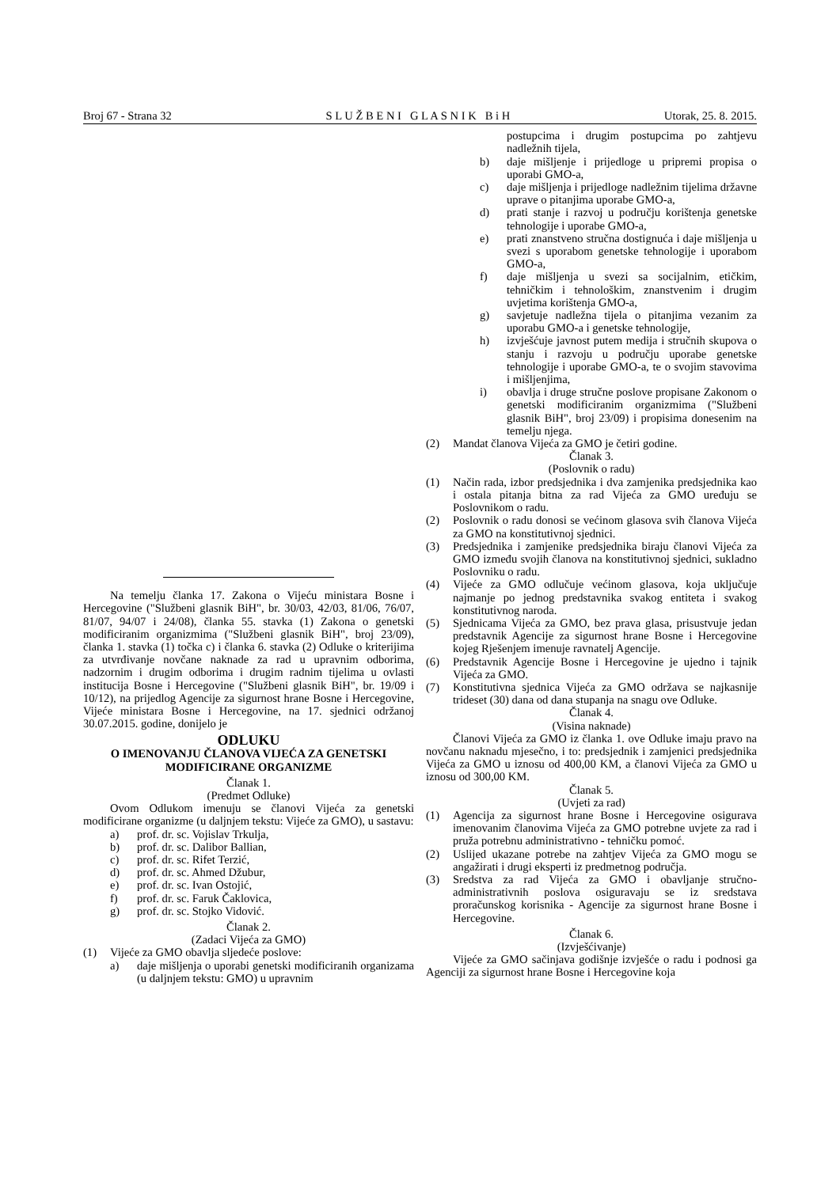Broj 67 - Strana 32 S L U Ž B E N I G L A S N I K B i H Utorak, 25. 8. 2015.
Na temelju članka 17. Zakona o Vijeću ministara Bosne i Hercegovine ("Službeni glasnik BiH", br. 30/03, 42/03, 81/06, 76/07, 81/07, 94/07 i 24/08), članka 55. stavka (1) Zakona o genetski modificiranim organizmima ("Službeni glasnik BiH", broj 23/09), članka 1. stavka (1) točka c) i članka 6. stavka (2) Odluke o kriterijima za utvrđivanje novčane naknade za rad u upravnim odborima, nadzornim i drugim odborima i drugim radnim tijelima u ovlasti institucija Bosne i Hercegovine ("Službeni glasnik BiH", br. 19/09 i 10/12), na prijedlog Agencije za sigurnost hrane Bosne i Hercegovine, Vijeće ministara Bosne i Hercegovine, na 17. sjednici održanoj 30.07.2015. godine, donijelo je
ODLUKU
O IMENOVANJU ČLANOVA VIJEĆA ZA GENETSKI MODIFICIRANE ORGANIZME
Članak 1.
(Predmet Odluke)
Ovom Odlukom imenuju se članovi Vijeća za genetski modificirane organizme (u daljnjem tekstu: Vijeće za GMO), u sastavu:
a) prof. dr. sc. Vojislav Trkulja,
b) prof. dr. sc. Dalibor Ballian,
c) prof. dr. sc. Rifet Terzić,
d) prof. dr. sc. Ahmed Džubur,
e) prof. dr. sc. Ivan Ostojić,
f) prof. dr. sc. Faruk Čaklovica,
g) prof. dr. sc. Stojko Vidović.
Članak 2.
(Zadaci Vijeća za GMO)
(1) Vijeće za GMO obavlja sljedeće poslove:
a) daje mišljenja o uporabi genetski modificiranih organizama (u daljnjem tekstu: GMO) u upravnim
postupcima i drugim postupcima po zahtjevu nadležnih tijela,
b) daje mišljenje i prijedloge u pripremi propisa o uporabi GMO-a,
c) daje mišljenja i prijedloge nadležnim tijelima državne uprave o pitanjima uporabe GMO-a,
d) prati stanje i razvoj u području korištenja genetske tehnologije i uporabe GMO-a,
e) prati znanstveno stručna dostignuća i daje mišljenja u svezi s uporabom genetske tehnologije i uporabom GMO-a,
f) daje mišljenja u svezi sa socijalnim, etičkim, tehničkim i tehnološkim, znanstvenim i drugim uvjetima korištenja GMO-a,
g) savjetuje nadležna tijela o pitanjima vezanim za uporabu GMO-a i genetske tehnologije,
h) izvješćuje javnost putem medija i stručnih skupova o stanju i razvoju u području uporabe genetske tehnologije i uporabe GMO-a, te o svojim stavovima i mišljenjima,
i) obavlja i druge stručne poslove propisane Zakonom o genetski modificiranim organizmima ("Službeni glasnik BiH", broj 23/09) i propisima donesenim na temelju njega.
(2) Mandat članova Vijeća za GMO je četiri godine.
Članak 3.
(Poslovnik o radu)
(1) Način rada, izbor predsjednika i dva zamjenika predsjednika kao i ostala pitanja bitna za rad Vijeća za GMO uređuju se Poslovnikom o radu.
(2) Poslovnik o radu donosi se većinom glasova svih članova Vijeća za GMO na konstitutivnoj sjednici.
(3) Predsjednika i zamjenike predsjednika biraju članovi Vijeća za GMO između svojih članova na konstitutivnoj sjednici, sukladno Poslovniku o radu.
(4) Vijeće za GMO odlučuje većinom glasova, koja uključuje najmanje po jednog predstavnika svakog entiteta i svakog konstitutivnog naroda.
(5) Sjednicama Vijeća za GMO, bez prava glasa, prisustvuje jedan predstavnik Agencije za sigurnost hrane Bosne i Hercegovine kojeg Rješenjem imenuje ravnatelj Agencije.
(6) Predstavnik Agencije Bosne i Hercegovine je ujedno i tajnik Vijeća za GMO.
(7) Konstitutivna sjednica Vijeća za GMO održava se najkasnije trideset (30) dana od dana stupanja na snagu ove Odluke.
Članak 4.
(Visina naknade)
Članovi Vijeća za GMO iz članka 1. ove Odluke imaju pravo na novčanu naknadu mjesečno, i to: predsjednik i zamjenici predsjednika Vijeća za GMO u iznosu od 400,00 KM, a članovi Vijeća za GMO u iznosu od 300,00 KM.
Članak 5.
(Uvjeti za rad)
(1) Agencija za sigurnost hrane Bosne i Hercegovine osigurava imenovanim članovima Vijeća za GMO potrebne uvjete za rad i pruža potrebnu administrativno - tehničku pomoć.
(2) Uslijed ukazane potrebe na zahtjev Vijeća za GMO mogu se angažirati i drugi eksperti iz predmetnog područja.
(3) Sredstva za rad Vijeća za GMO i obavljanje stručno-administrativnih poslova osiguravaju se iz sredstava proračunskog korisnika - Agencije za sigurnost hrane Bosne i Hercegovine.
Članak 6.
(Izvješćivanje)
Vijeće za GMO sačinjava godišnje izvješće o radu i podnosi ga Agenciji za sigurnost hrane Bosne i Hercegovine koja